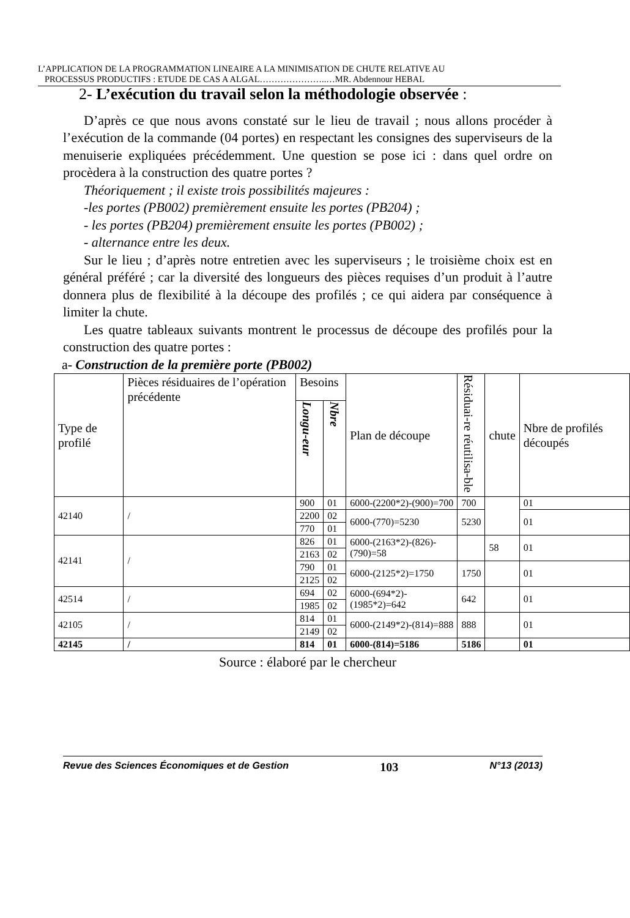L’APPLICATION DE LA PROGRAMMATION LINEAIRE A LA MINIMISATION DE CHUTE RELATIVE AU
PROCESSUS PRODUCTIFS : ETUDE DE CAS A ALGAL…………………..…MR. Abdennour HEBAL
2- L’exécution du travail selon la méthodologie observée :
D’après ce que nous avons constaté sur le lieu de travail ; nous allons procéder à l’exécution de la commande (04 portes) en respectant les consignes des superviseurs de la menuiserie expliquées précédemment. Une question se pose ici : dans quel ordre on procèdera à la construction des quatre portes ?
Théoriquement ; il existe trois possibilités majeures :
-les portes (PB002) premièrement ensuite les portes (PB204) ;
- les portes (PB204) premièrement ensuite les portes (PB002) ;
- alternance entre les deux.
Sur le lieu ; d’après notre entretien avec les superviseurs ; le troisième choix est en général préféré ; car la diversité des longueurs des pièces requises d’un produit à l’autre donnera plus de flexibilité à la découpe des profilés ; ce qui aidera par conséquence à limiter la chute.
Les quatre tableaux suivants montrent le processus de découpe des profilés pour la construction des quatre portes :
a- Construction de la première porte (PB002)
| Type de profilé | Pièces résiduaires de l’opération précédente | Besoins | | Plan de découpe | Résiduai-re réutilisa-ble | chute | Nbre de profilés découpés |
| --- | --- | --- | --- | --- | --- | --- | --- |
| | | Longu-eur | Nbre | | | | |
| 42140 | / | 900 | 01 | 6000-(2200*2)-(900)=700 | 700 | | 01 |
| | | 2200 | 02 | 6000-(770)=5230 | 5230 | | 01 |
| | | 770 | 01 | | | | |
| 42141 | / | 826 | 01 | 6000-(2163*2)-(826)-(790)=58 | | 58 | 01 |
| | | 2163 | 02 | | | | |
| | | 790 | 01 | 6000-(2125*2)=1750 | 1750 | | 01 |
| | | 2125 | 02 | | | | |
| 42514 | / | 694 | 02 | 6000-(694*2)-(1985*2)=642 | 642 | | 01 |
| | | 1985 | 02 | | | | |
| 42105 | / | 814 | 01 | 6000-(2149*2)-(814)=888 | 888 | | 01 |
| | | 2149 | 02 | | | | |
| 42145 | / | 814 | 01 | 6000-(814)=5186 | 5186 | | 01 |
Source : élaboré par le chercheur
Revue des Sciences Économiques et de Gestion 103 N°13 (2013)